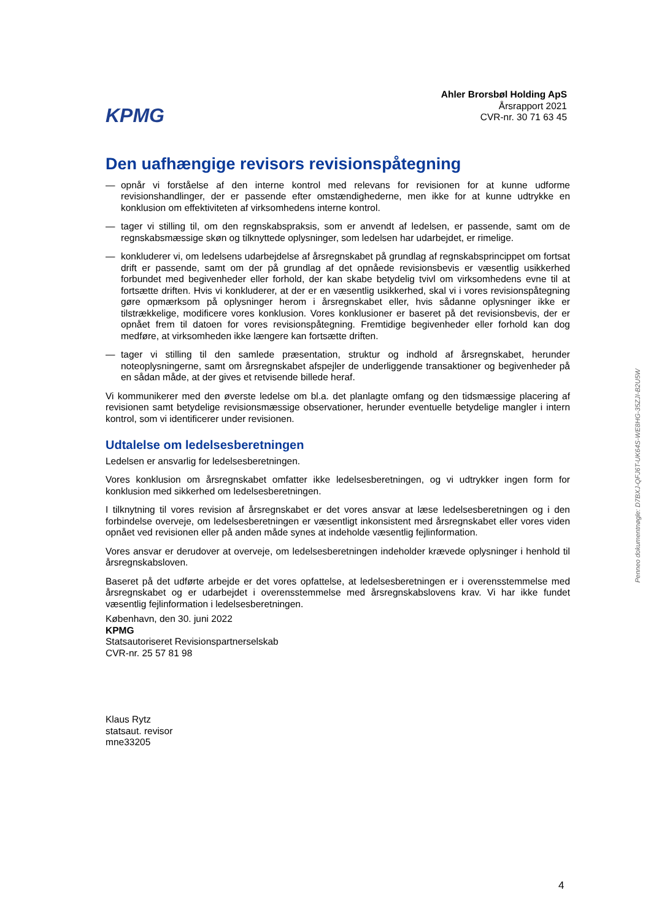KPMG
Ahler Brorsbøl Holding ApS
Årsrapport 2021
CVR-nr. 30 71 63 45
Den uafhængige revisors revisionspåtegning
— opnår vi forståelse af den interne kontrol med relevans for revisionen for at kunne udforme revisionshandlinger, der er passende efter omstændighederne, men ikke for at kunne udtrykke en konklusion om effektiviteten af virksomhedens interne kontrol.
— tager vi stilling til, om den regnskabspraksis, som er anvendt af ledelsen, er passende, samt om de regnskabsmæssige skøn og tilknyttede oplysninger, som ledelsen har udarbejdet, er rimelige.
— konkluderer vi, om ledelsens udarbejdelse af årsregnskabet på grundlag af regnskabsprincippet om fortsat drift er passende, samt om der på grundlag af det opnåede revisionsbevis er væsentlig usikkerhed forbundet med begivenheder eller forhold, der kan skabe betydelig tvivl om virksomhedens evne til at fortsætte driften. Hvis vi konkluderer, at der er en væsentlig usikkerhed, skal vi i vores revisionspåtegning gøre opmærksom på oplysninger herom i årsregnskabet eller, hvis sådanne oplysninger ikke er tilstrækkelige, modificere vores konklusion. Vores konklusioner er baseret på det revisionsbevis, der er opnået frem til datoen for vores revisionspåtegning. Fremtidige begivenheder eller forhold kan dog medføre, at virksomheden ikke længere kan fortsætte driften.
— tager vi stilling til den samlede præsentation, struktur og indhold af årsregnskabet, herunder noteoplysningerne, samt om årsregnskabet afspejler de underliggende transaktioner og begivenheder på en sådan måde, at der gives et retvisende billede heraf.
Vi kommunikerer med den øverste ledelse om bl.a. det planlagte omfang og den tidsmæssige placering af revisionen samt betydelige revisionsmæssige observationer, herunder eventuelle betydelige mangler i intern kontrol, som vi identificerer under revisionen.
Udtalelse om ledelsesberetningen
Ledelsen er ansvarlig for ledelsesberetningen.
Vores konklusion om årsregnskabet omfatter ikke ledelsesberetningen, og vi udtrykker ingen form for konklusion med sikkerhed om ledelsesberetningen.
I tilknytning til vores revision af årsregnskabet er det vores ansvar at læse ledelsesberetningen og i den forbindelse overveje, om ledelsesberetningen er væsentligt inkonsistent med årsregnskabet eller vores viden opnået ved revisionen eller på anden måde synes at indeholde væsentlig fejlinformation.
Vores ansvar er derudover at overveje, om ledelsesberetningen indeholder krævede oplysninger i henhold til årsregnskabsloven.
Baseret på det udførte arbejde er det vores opfattelse, at ledelsesberetningen er i overensstemmelse med årsregnskabet og er udarbejdet i overensstemmelse med årsregnskabslovens krav. Vi har ikke fundet væsentlig fejlinformation i ledelsesberetningen.
København, den 30. juni 2022
KPMG
Statsautoriseret Revisionspartnerselskab
CVR-nr. 25 57 81 98
Klaus Rytz
statsaut. revisor
mne33205
Penneo dokumentnøgle: D7BXJ-QFJ6T-UK64S-WE8HG-35ZJI-B2U5W
4